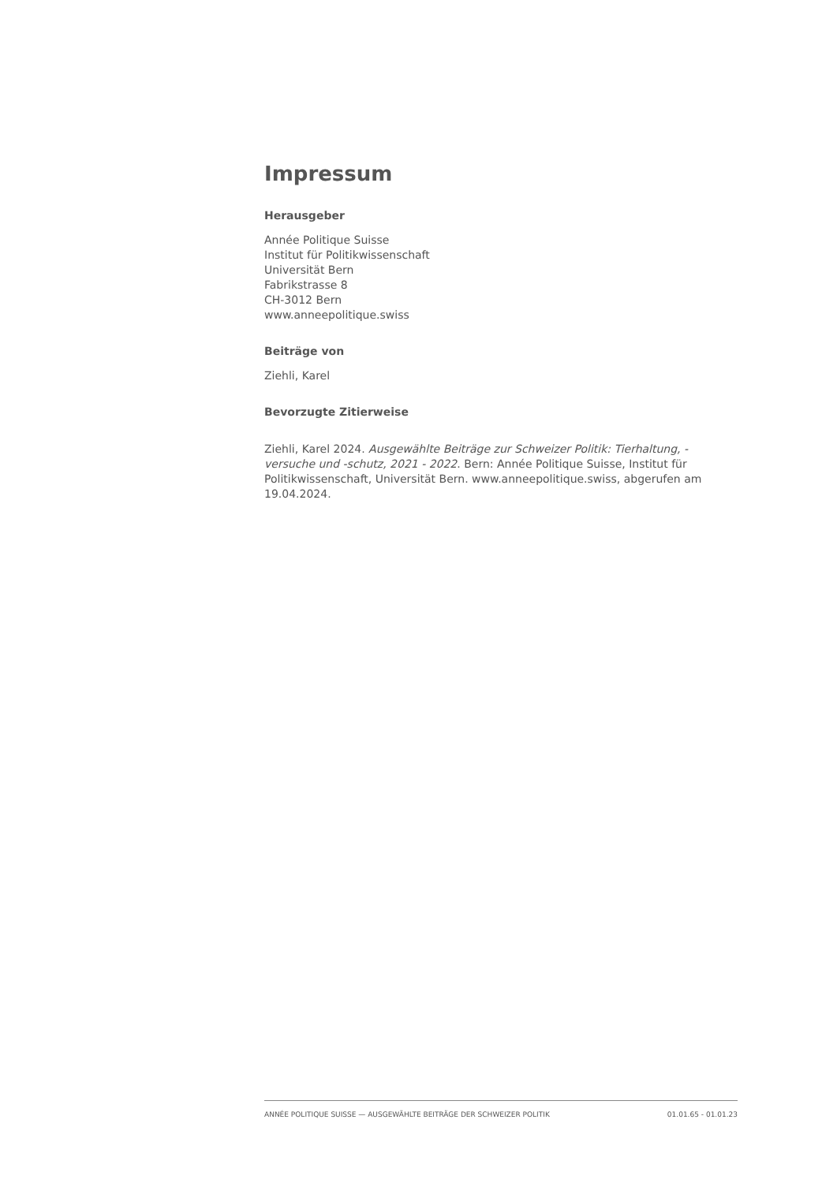Impressum
Herausgeber
Année Politique Suisse
Institut für Politikwissenschaft
Universität Bern
Fabrikstrasse 8
CH-3012 Bern
www.anneepolitique.swiss
Beiträge von
Ziehli, Karel
Bevorzugte Zitierweise
Ziehli, Karel 2024. Ausgewählte Beiträge zur Schweizer Politik: Tierhaltung, -versuche und -schutz, 2021 - 2022. Bern: Année Politique Suisse, Institut für Politikwissenschaft, Universität Bern. www.anneepolitique.swiss, abgerufen am 19.04.2024.
ANNÉE POLITIQUE SUISSE — AUSGEWÄHLTE BEITRÄGE DER SCHWEIZER POLITIK 01.01.65 - 01.01.23